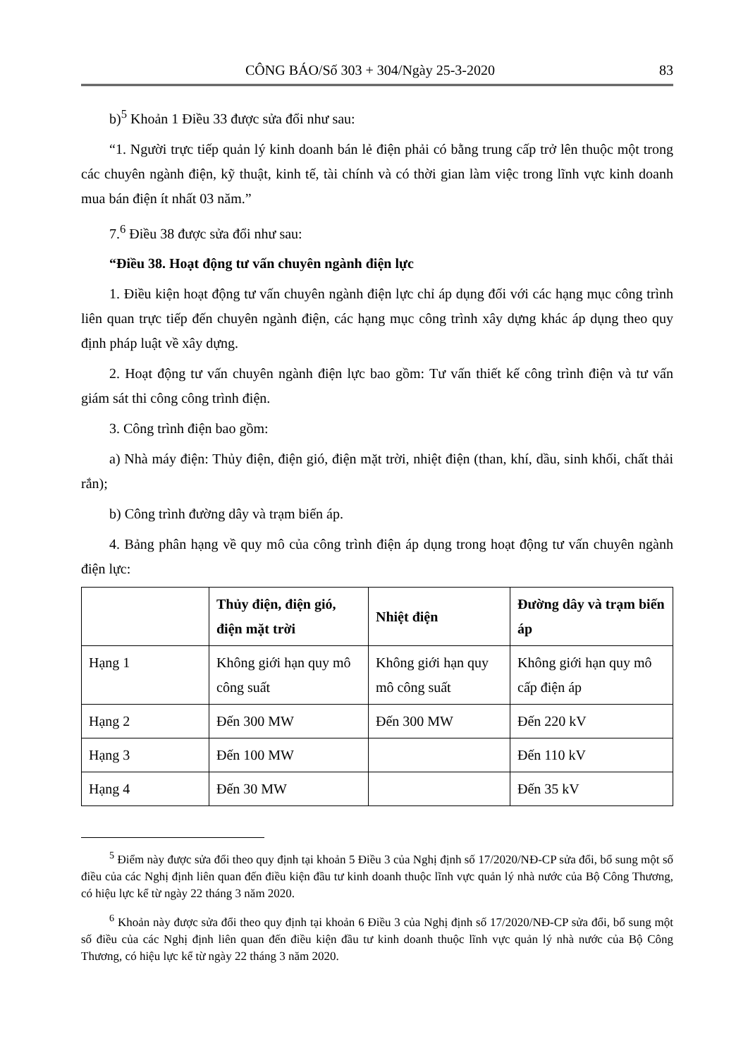CÔNG BÁO/Số 303 + 304/Ngày 25-3-2020 83
b)<sup>5</sup> Khoản 1 Điều 33 được sửa đổi như sau:
“1. Người trực tiếp quản lý kinh doanh bán lẻ điện phải có bằng trung cấp trở lên thuộc một trong các chuyên ngành điện, kỹ thuật, kinh tế, tài chính và có thời gian làm việc trong lĩnh vực kinh doanh mua bán điện ít nhất 03 năm.”
7.<sup>6</sup> Điều 38 được sửa đổi như sau:
“Điều 38. Hoạt động tư vấn chuyên ngành điện lực
1. Điều kiện hoạt động tư vấn chuyên ngành điện lực chỉ áp dụng đối với các hạng mục công trình liên quan trực tiếp đến chuyên ngành điện, các hạng mục công trình xây dựng khác áp dụng theo quy định pháp luật về xây dựng.
2. Hoạt động tư vấn chuyên ngành điện lực bao gồm: Tư vấn thiết kế công trình điện và tư vấn giám sát thi công công trình điện.
3. Công trình điện bao gồm:
a) Nhà máy điện: Thủy điện, điện gió, điện mặt trời, nhiệt điện (than, khí, dầu, sinh khối, chất thải rắn);
b) Công trình đường dây và trạm biến áp.
4. Bảng phân hạng về quy mô của công trình điện áp dụng trong hoạt động tư vấn chuyên ngành điện lực:
| | Thủy điện, điện gió, điện mặt trời | Nhiệt điện | Đường dây và trạm biến áp |
| --- | --- | --- | --- |
| Hạng 1 | Không giới hạn quy mô công suất | Không giới hạn quy mô công suất | Không giới hạn quy mô cấp điện áp |
| Hạng 2 | Đến 300 MW | Đến 300 MW | Đến 220 kV |
| Hạng 3 | Đến 100 MW | | Đến 110 kV |
| Hạng 4 | Đến 30 MW | | Đến 35 kV |
<sup>5</sup> Điểm này được sửa đổi theo quy định tại khoản 5 Điều 3 của Nghị định số 17/2020/NĐ-CP sửa đổi, bổ sung một số điều của các Nghị định liên quan đến điều kiện đầu tư kinh doanh thuộc lĩnh vực quản lý nhà nước của Bộ Công Thương, có hiệu lực kể từ ngày 22 tháng 3 năm 2020.
<sup>6</sup> Khoản này được sửa đổi theo quy định tại khoản 6 Điều 3 của Nghị định số 17/2020/NĐ-CP sửa đổi, bổ sung một số điều của các Nghị định liên quan đến điều kiện đầu tư kinh doanh thuộc lĩnh vực quản lý nhà nước của Bộ Công Thương, có hiệu lực kể từ ngày 22 tháng 3 năm 2020.